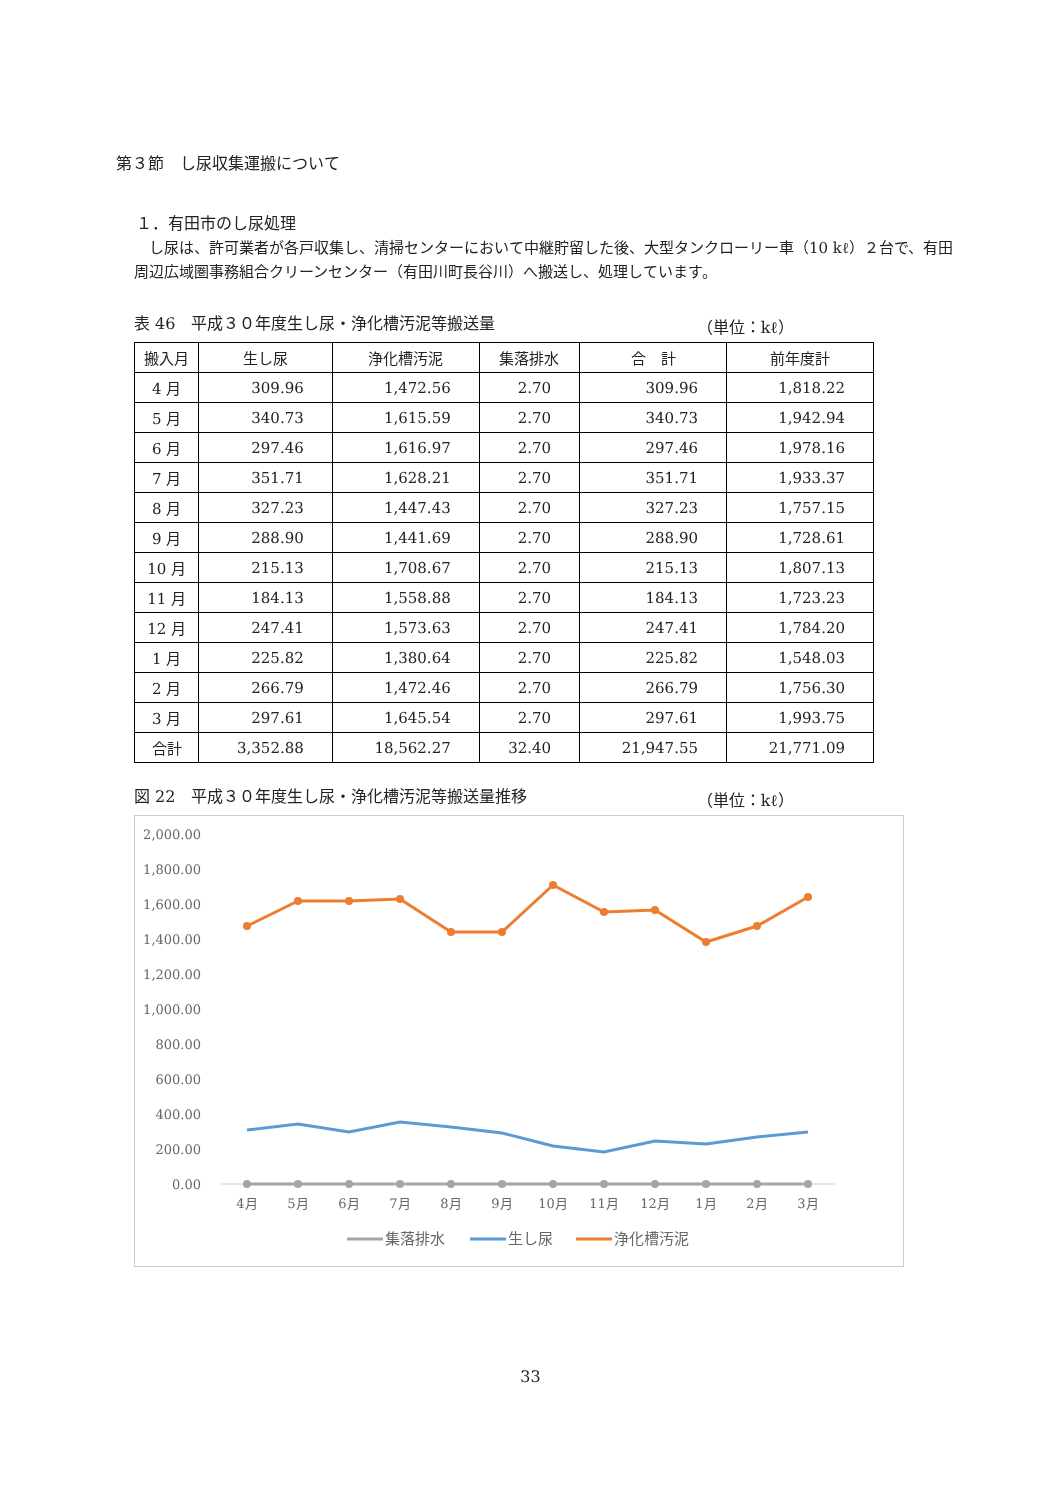第３節　し尿収集運搬について
１．有田市のし尿処理
し尿は、許可業者が各戸収集し、清掃センターにおいて中継貯留した後、大型タンクローリー車（10 kℓ）２台で、有田周辺広域圏事務組合クリーンセンター（有田川町長谷川）へ搬送し、処理しています。
表 46　平成３０年度生し尿・浄化槽汚泥等搬送量 （単位：kℓ）
| 搬入月 | 生し尿 | 浄化槽汚泥 | 集落排水 | 合 計 | 前年度計 |
| --- | --- | --- | --- | --- | --- |
| 4 月 | 309.96 | 1,472.56 | 2.70 | 309.96 | 1,818.22 |
| 5 月 | 340.73 | 1,615.59 | 2.70 | 340.73 | 1,942.94 |
| 6 月 | 297.46 | 1,616.97 | 2.70 | 297.46 | 1,978.16 |
| 7 月 | 351.71 | 1,628.21 | 2.70 | 351.71 | 1,933.37 |
| 8 月 | 327.23 | 1,447.43 | 2.70 | 327.23 | 1,757.15 |
| 9 月 | 288.90 | 1,441.69 | 2.70 | 288.90 | 1,728.61 |
| 10 月 | 215.13 | 1,708.67 | 2.70 | 215.13 | 1,807.13 |
| 11 月 | 184.13 | 1,558.88 | 2.70 | 184.13 | 1,723.23 |
| 12 月 | 247.41 | 1,573.63 | 2.70 | 247.41 | 1,784.20 |
| 1 月 | 225.82 | 1,380.64 | 2.70 | 225.82 | 1,548.03 |
| 2 月 | 266.79 | 1,472.46 | 2.70 | 266.79 | 1,756.30 |
| 3 月 | 297.61 | 1,645.54 | 2.70 | 297.61 | 1,993.75 |
| 合計 | 3,352.88 | 18,562.27 | 32.40 | 21,947.55 | 21,771.09 |
図 22　平成３０年度生し尿・浄化槽汚泥等搬送量推移 （単位：kℓ）
2,000.00
1,800.00
1,600.00
1,400.00
1,200.00
1,000.00
800.00
600.00
400.00
200.00
0.00
4月
5月
6月
7月
8月
9月
10月
11月
12月
1月
2月
3月
集落排水
生し尿
浄化槽汚泥
33